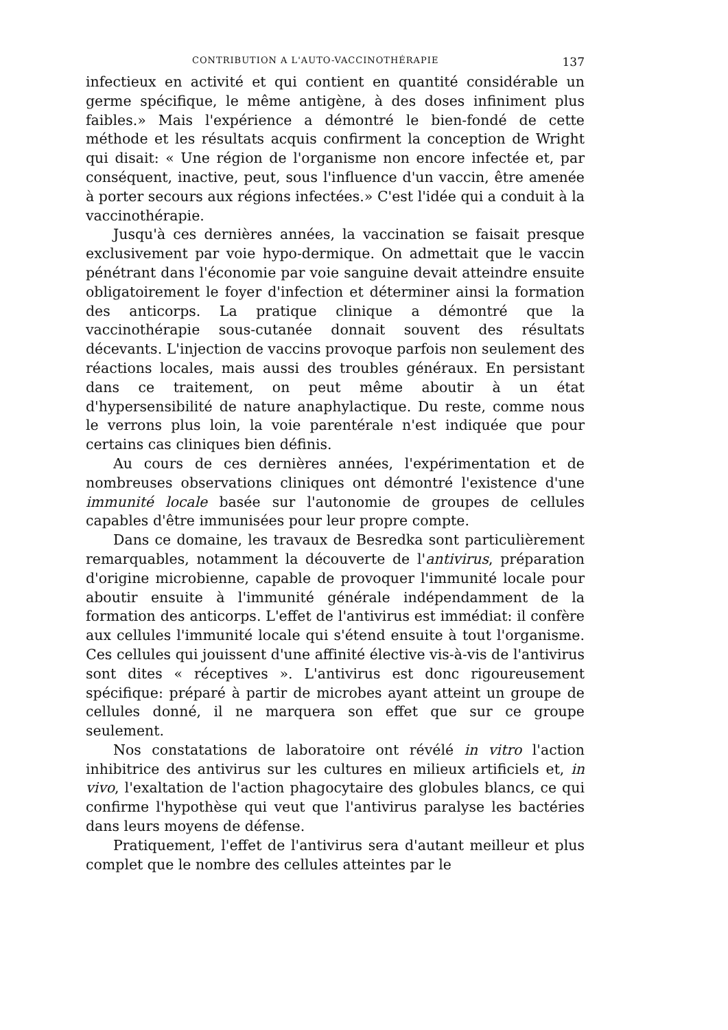CONTRIBUTION A L'AUTO-VACCINOTHÉRAPIE 137
infectieux en activité et qui contient en quantité considérable un germe spécifique, le même antigène, à des doses infiniment plus faibles.» Mais l'expérience a démontré le bien-fondé de cette méthode et les résultats acquis confirment la conception de Wright qui disait: « Une région de l'organisme non encore infectée et, par conséquent, inactive, peut, sous l'influence d'un vaccin, être amenée à porter secours aux régions infectées.» C'est l'idée qui a conduit à la vaccinothérapie.
Jusqu'à ces dernières années, la vaccination se faisait presque exclusivement par voie hypo-dermique. On admettait que le vaccin pénétrant dans l'économie par voie sanguine devait atteindre ensuite obligatoirement le foyer d'infection et déterminer ainsi la formation des anticorps. La pratique clinique a démontré que la vaccinothérapie sous-cutanée donnait souvent des résultats décevants. L'injection de vaccins provoque parfois non seulement des réactions locales, mais aussi des troubles généraux. En persistant dans ce traitement, on peut même aboutir à un état d'hypersensibilité de nature anaphylactique. Du reste, comme nous le verrons plus loin, la voie parentérale n'est indiquée que pour certains cas cliniques bien définis.
Au cours de ces dernières années, l'expérimentation et de nombreuses observations cliniques ont démontré l'existence d'une immunité locale basée sur l'autonomie de groupes de cellules capables d'être immunisées pour leur propre compte.
Dans ce domaine, les travaux de Besredka sont particulièrement remarquables, notamment la découverte de l'antivirus, préparation d'origine microbienne, capable de provoquer l'immunité locale pour aboutir ensuite à l'immunité générale indépendamment de la formation des anticorps. L'effet de l'antivirus est immédiat: il confère aux cellules l'immunité locale qui s'étend ensuite à tout l'organisme. Ces cellules qui jouissent d'une affinité élective vis-à-vis de l'antivirus sont dites « réceptives ». L'antivirus est donc rigoureusement spécifique: préparé à partir de microbes ayant atteint un groupe de cellules donné, il ne marquera son effet que sur ce groupe seulement.
Nos constatations de laboratoire ont révélé in vitro l'action inhibitrice des antivirus sur les cultures en milieux artificiels et, in vivo, l'exaltation de l'action phagocytaire des globules blancs, ce qui confirme l'hypothèse qui veut que l'antivirus paralyse les bactéries dans leurs moyens de défense.
Pratiquement, l'effet de l'antivirus sera d'autant meilleur et plus complet que le nombre des cellules atteintes par le